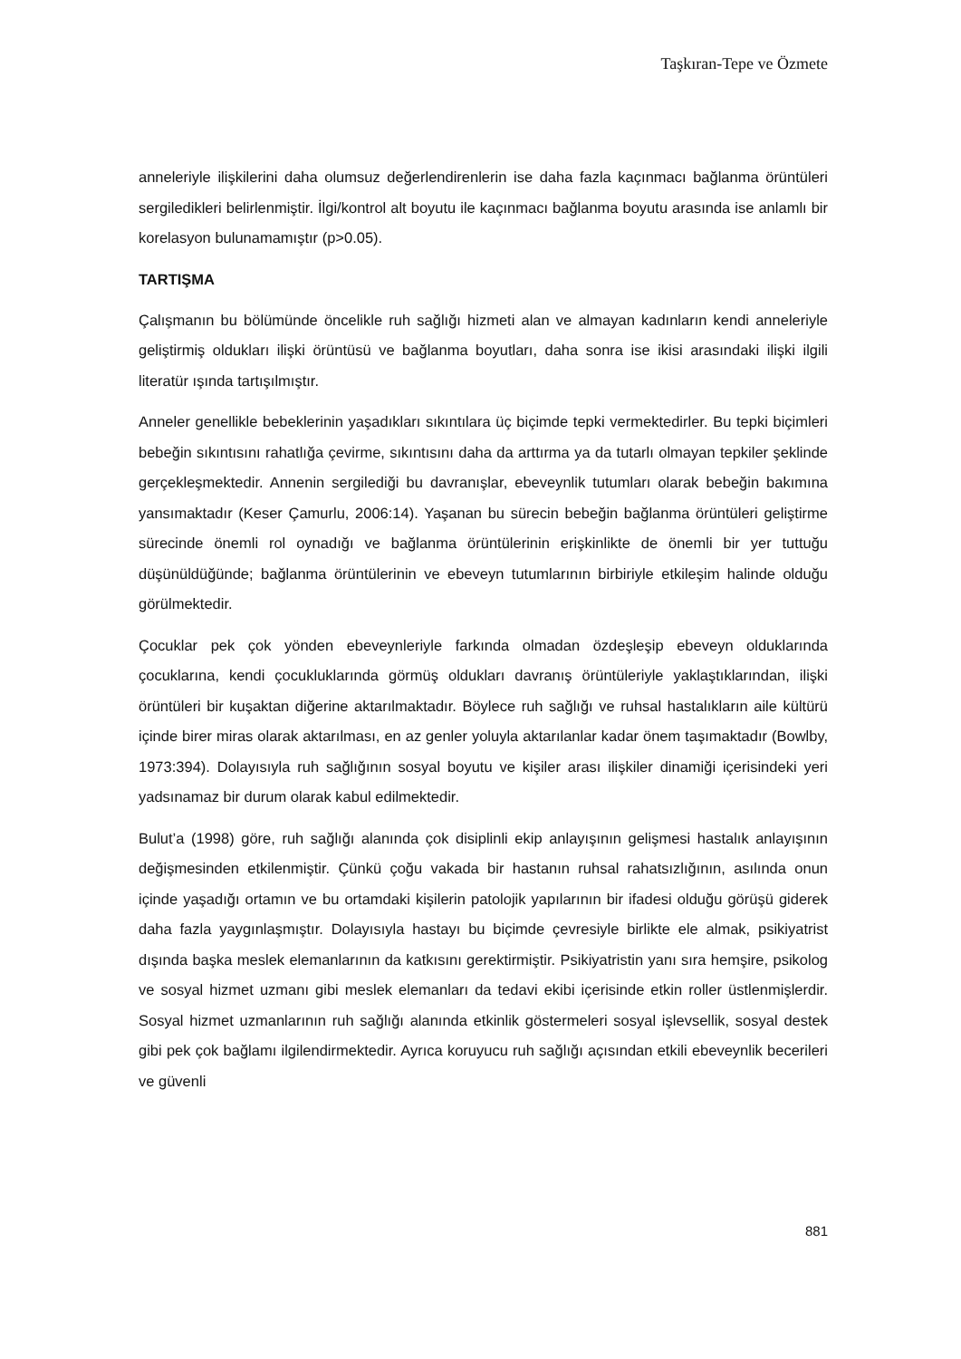Taşkıran-Tepe ve Özmete
anneleriyle ilişkilerini daha olumsuz değerlendirenlerin ise daha fazla kaçınmacı bağlanma örüntüleri sergiledikleri belirlenmiştir. İlgi/kontrol alt boyutu ile kaçınmacı bağlanma boyutu arasında ise anlamlı bir korelasyon bulunamamıştır (p>0.05).
TARTIŞMA
Çalışmanın bu bölümünde öncelikle ruh sağlığı hizmeti alan ve almayan kadınların kendi anneleriyle geliştirmiş oldukları ilişki örüntüsü ve bağlanma boyutları, daha sonra ise ikisi arasındaki ilişki ilgili literatür ışında tartışılmıştır.
Anneler genellikle bebeklerinin yaşadıkları sıkıntılara üç biçimde tepki vermektedirler. Bu tepki biçimleri bebeğin sıkıntısını rahatlığa çevirme, sıkıntısını daha da arttırma ya da tutarlı olmayan tepkiler şeklinde gerçekleşmektedir. Annenin sergilediği bu davranışlar, ebeveynlik tutumları olarak bebeğin bakımına yansımaktadır (Keser Çamurlu, 2006:14). Yaşanan bu sürecin bebeğin bağlanma örüntüleri geliştirme sürecinde önemli rol oynadığı ve bağlanma örüntülerinin erişkinlikte de önemli bir yer tuttuğu düşünüldüğünde; bağlanma örüntülerinin ve ebeveyn tutumlarının birbiriyle etkileşim halinde olduğu görülmektedir.
Çocuklar pek çok yönden ebeveynleriyle farkında olmadan özdeşleşip ebeveyn olduklarında çocuklarına, kendi çocukluklarında görmüş oldukları davranış örüntüleriyle yaklaştıklarından, ilişki örüntüleri bir kuşaktan diğerine aktarılmaktadır. Böylece ruh sağlığı ve ruhsal hastalıkların aile kültürü içinde birer miras olarak aktarılması, en az genler yoluyla aktarılanlar kadar önem taşımaktadır (Bowlby, 1973:394). Dolayısıyla ruh sağlığının sosyal boyutu ve kişiler arası ilişkiler dinamiği içerisindeki yeri yadsınamaz bir durum olarak kabul edilmektedir.
Bulut’a (1998) göre, ruh sağlığı alanında çok disiplinli ekip anlayışının gelişmesi hastalık anlayışının değişmesinden etkilenmiştir. Çünkü çoğu vakada bir hastanın ruhsal rahatsızlığının, asılında onun içinde yaşadığı ortamın ve bu ortamdaki kişilerin patolojik yapılarının bir ifadesi olduğu görüşü giderek daha fazla yaygınlaşmıştır. Dolayısıyla hastayı bu biçimde çevresiyle birlikte ele almak, psikiyatrist dışında başka meslek elemanlarının da katkısını gerektirmiştir. Psikiyatristin yanı sıra hemşire, psikolog ve sosyal hizmet uzmanı gibi meslek elemanları da tedavi ekibi içerisinde etkin roller üstlenmişlerdir. Sosyal hizmet uzmanlarının ruh sağlığı alanında etkinlik göstermeleri sosyal işlevsellik, sosyal destek gibi pek çok bağlamı ilgilendirmektedir. Ayrıca koruyucu ruh sağlığı açısından etkili ebeveynlik becerileri ve güvenli
881